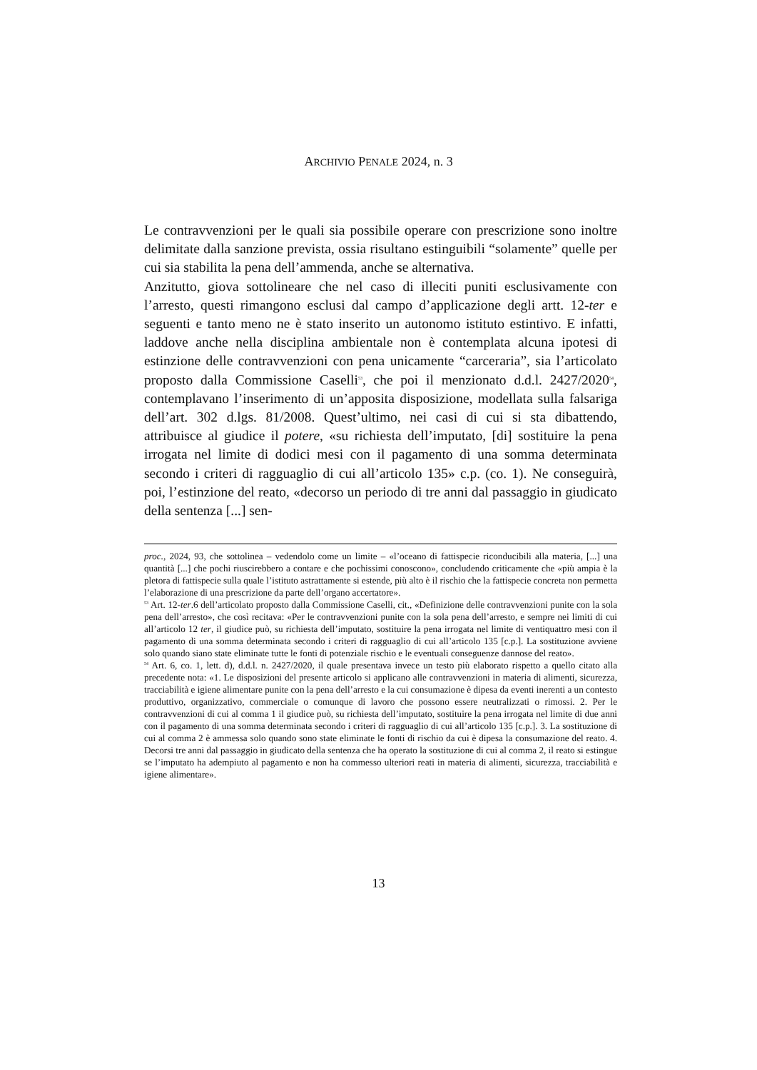ARCHIVIO PENALE 2024, n. 3
Le contravvenzioni per le quali sia possibile operare con prescrizione sono inoltre delimitate dalla sanzione prevista, ossia risultano estinguibili “solamente” quelle per cui sia stabilita la pena dell’ammenda, anche se alternativa.
Anzitutto, giova sottolineare che nel caso di illeciti puniti esclusivamente con l’arresto, questi rimangono esclusi dal campo d’applicazione degli artt. 12-ter e seguenti e tanto meno ne è stato inserito un autonomo istituto estintivo. E infatti, laddove anche nella disciplina ambientale non è contemplata alcuna ipotesi di estinzione delle contravvenzioni con pena unicamente “carceraria”, sia l’articolato proposto dalla Commissione Caselli<sup>53</sup>, che poi il menzionato d.d.l. 2427/2020<sup>54</sup>, contemplavano l’inserimento di un’apposita disposizione, modellata sulla falsariga dell’art. 302 d.lgs. 81/2008. Quest’ultimo, nei casi di cui si sta dibattendo, attribuisce al giudice il potere, «su richiesta dell’imputato, [di] sostituire la pena irrogata nel limite di dodici mesi con il pagamento di una somma determinata secondo i criteri di ragguaglio di cui all’articolo 135» c.p. (co. 1). Ne conseguirà, poi, l’estinzione del reato, «decorso un periodo di tre anni dal passaggio in giudicato della sentenza [...] sen-
proc., 2024, 93, che sottolinea – vedendolo come un limite – «l’oceano di fattispecie riconducibili alla materia, [...] una quantità [...] che pochi riuscirebbero a contare e che pochissimi conoscono», concludendo criticamente che «più ampia è la pletora di fattispecie sulla quale l’istituto astrattamente si estende, più alto è il rischio che la fattispecie concreta non permetta l’elaborazione di una prescrizione da parte dell’organo accertatore».
<sup>53</sup> Art. 12-ter.6 dell’articolato proposto dalla Commissione Caselli, cit., «Definizione delle contravvenzioni punite con la sola pena dell’arresto», che così recitava: «Per le contravvenzioni punite con la sola pena dell’arresto, e sempre nei limiti di cui all’articolo 12 ter, il giudice può, su richiesta dell’imputato, sostituire la pena irrogata nel limite di ventiquattro mesi con il pagamento di una somma determinata secondo i criteri di ragguaglio di cui all’articolo 135 [c.p.]. La sostituzione avviene solo quando siano state eliminate tutte le fonti di potenziale rischio e le eventuali conseguenze dannose del reato».
<sup>54</sup> Art. 6, co. 1, lett. d), d.d.l. n. 2427/2020, il quale presentava invece un testo più elaborato rispetto a quello citato alla precedente nota: «1. Le disposizioni del presente articolo si applicano alle contravvenzioni in materia di alimenti, sicurezza, tracciabilità e igiene alimentare punite con la pena dell’arresto e la cui consumazione è dipesa da eventi inerenti a un contesto produttivo, organizzativo, commerciale o comunque di lavoro che possono essere neutralizzati o rimossi. 2. Per le contravvenzioni di cui al comma 1 il giudice può, su richiesta dell’imputato, sostituire la pena irrogata nel limite di due anni con il pagamento di una somma determinata secondo i criteri di ragguaglio di cui all’articolo 135 [c.p.]. 3. La sostituzione di cui al comma 2 è ammessa solo quando sono state eliminate le fonti di rischio da cui è dipesa la consumazione del reato. 4. Decorsi tre anni dal passaggio in giudicato della sentenza che ha operato la sostituzione di cui al comma 2, il reato si estingue se l’imputato ha adempiuto al pagamento e non ha commesso ulteriori reati in materia di alimenti, sicurezza, tracciabilità e igiene alimentare».
13